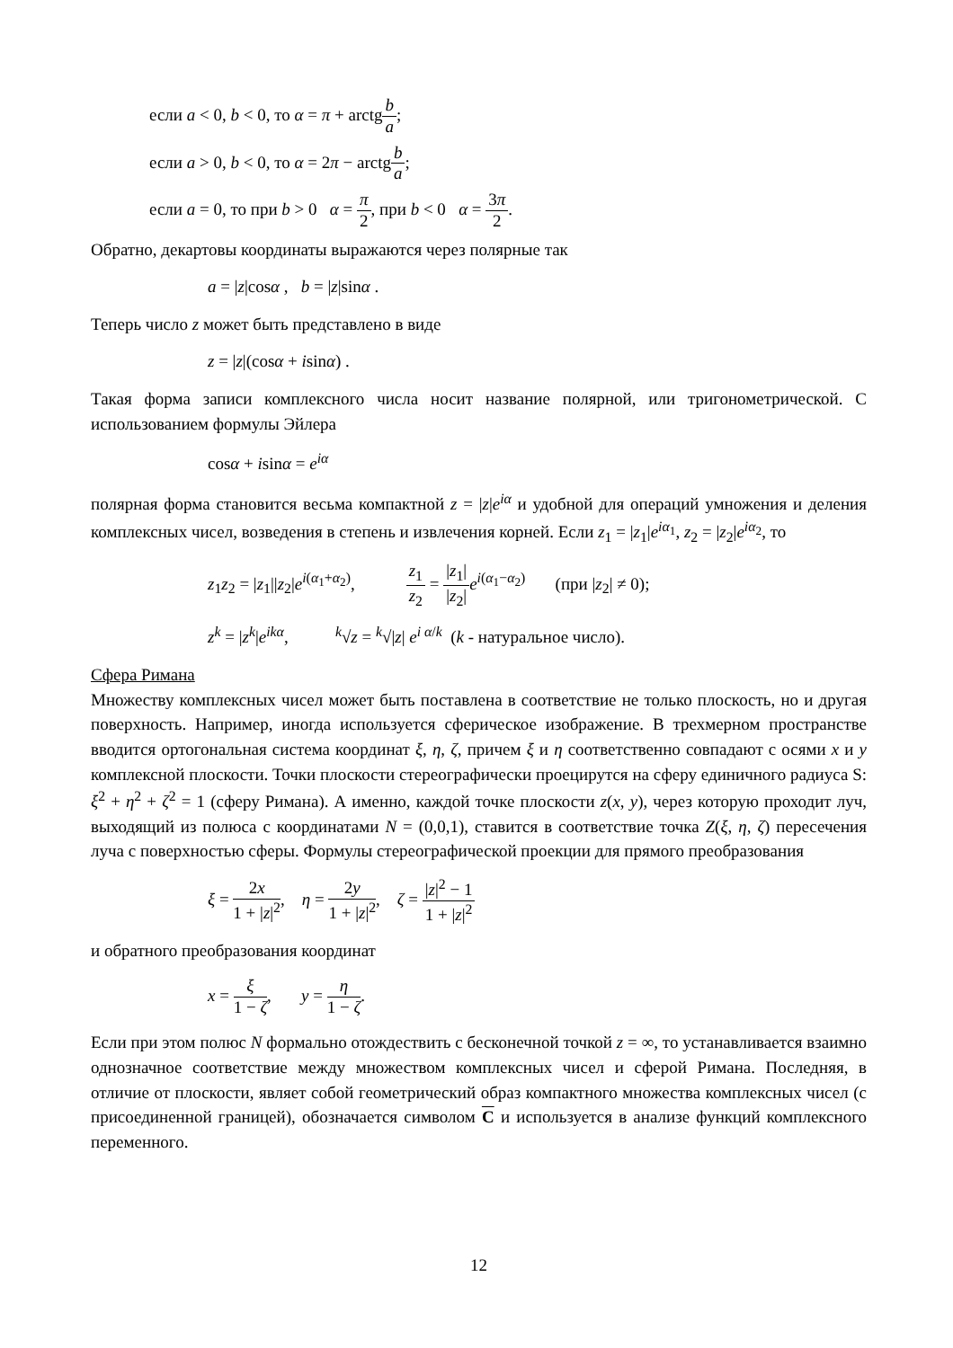если a < 0, b < 0, то α = π + arctgb a;
если a > 0, b < 0, то α = 2π − arctgb a;
если a = 0, то при b > 0 α = π 2, при b < 0 α = 3π 2.
Обратно, декартовы координаты выражаются через полярные так
a = |z|cosα , b = |z|sinα .
Теперь число z может быть представлено в виде
z = |z|(cosα + isinα) .
Такая форма записи комплексного числа носит название полярной, или тригонометрической. С использованием формулы Эйлера
cosα + isinα = e<sup>iα</sup>
полярная форма становится весьма компактной z = |z|e<sup>iα</sup> и удобной для операций умножения и деления комплексных чисел, возведения в степень и извлечения корней. Если z<sub>1</sub> = |z<sub>1</sub>|e<sup>iα<sub>1</sub></sup>, z<sub>2</sub> = |z<sub>2</sub>|e<sup>iα<sub>2</sub></sup>, то
z<sub>1</sub>z<sub>2</sub> = |z<sub>1</sub>||z<sub>2</sub>|e<sup>i(α<sub>1</sub>+α<sub>2</sub>)</sup>, z<sub>1</sub> z<sub>2</sub> = |z<sub>1</sub>| |z<sub>2</sub>|e<sup>i(α<sub>1</sub>−α<sub>2</sub>)</sup> (при |z<sub>2</sub>| ≠ 0);
z<sup>k</sup> = |z<sup>k</sup>|e<sup>ikα</sup>, <sup>k</sup>√z = <sup>k</sup>√|z| e<sup>i α/k</sup> (k - натуральное число).
Сфера Римана
Множеству комплексных чисел может быть поставлена в соответствие не только плоскость, но и другая поверхность. Например, иногда используется сферическое изображение. В трехмерном пространстве вводится ортогональная система координат ξ, η, ζ, причем ξ и η соответственно совпадают с осями x и y комплексной плоскости. Точки плоскости стереографически проецирутся на сферу единичного радиуса S: ξ<sup>2</sup> + η<sup>2</sup> + ζ<sup>2</sup> = 1 (сферу Римана). А именно, каждой точке плоскости z(x, y), через которую проходит луч, выходящий из полюса с координатами N = (0,0,1), ставится в соответствие точка Z(ξ, η, ζ) пересечения луча с поверхностью сферы. Формулы стереографической проекции для прямого преобразования
ξ = 2x 1 + |z|<sup>2</sup>, η = 2y 1 + |z|<sup>2</sup>, ζ = |z|<sup>2</sup> − 1 1 + |z|<sup>2</sup>
и обратного преобразования координат
x = ξ 1 − ζ, y = η 1 − ζ.
Если при этом полюс N формально отождествить с бесконечной точкой z = ∞, то устанавливается взаимно однозначное соответствие между множеством комплексных чисел и сферой Римана. Последняя, в отличие от плоскости, являет собой геометрический образ компактного множества комплексных чисел (с присоединенной границей), обозначается символом C и используется в анализе функций комплексного переменного.
12